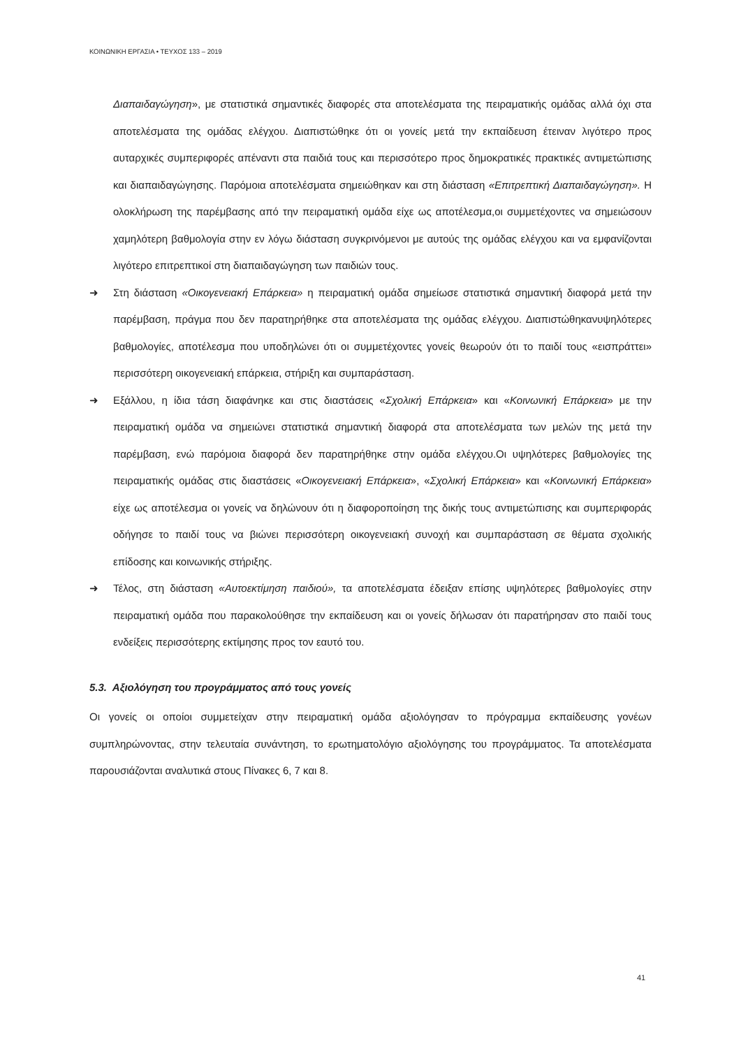ΚΟΙΝΩΝΙΚΗ ΕΡΓΑΣΙΑ • ΤΕΥΧΟΣ 133 – 2019
Διαπαιδαγώγηση», με στατιστικά σημαντικές διαφορές στα αποτελέσματα της πειραματικής ομάδας αλλά όχι στα αποτελέσματα της ομάδας ελέγχου. Διαπιστώθηκε ότι οι γονείς μετά την εκπαίδευση έτειναν λιγότερο προς αυταρχικές συμπεριφορές απέναντι στα παιδιά τους και περισσότερο προς δημοκρατικές πρακτικές αντιμετώπισης και διαπαιδαγώγησης. Παρόμοια αποτελέσματα σημειώθηκαν και στη διάσταση «Επιτρεπτική Διαπαιδαγώγηση». Η ολοκλήρωση της παρέμβασης από την πειραματική ομάδα είχε ως αποτέλεσμα,οι συμμετέχοντες να σημειώσουν χαμηλότερη βαθμολογία στην εν λόγω διάσταση συγκρινόμενοι με αυτούς της ομάδας ελέγχου και να εμφανίζονται λιγότερο επιτρεπτικοί στη διαπαιδαγώγηση των παιδιών τους.
➜ Στη διάσταση «Οικογενειακή Επάρκεια» η πειραματική ομάδα σημείωσε στατιστικά σημαντική διαφορά μετά την παρέμβαση, πράγμα που δεν παρατηρήθηκε στα αποτελέσματα της ομάδας ελέγχου. Διαπιστώθηκανυψηλότερες βαθμολογίες, αποτέλεσμα που υποδηλώνει ότι οι συμμετέχοντες γονείς θεωρούν ότι το παιδί τους «εισπράττει» περισσότερη οικογενειακή επάρκεια, στήριξη και συμπαράσταση.
➜ Εξάλλου, η ίδια τάση διαφάνηκε και στις διαστάσεις «Σχολική Επάρκεια» και «Κοινωνική Επάρκεια» με την πειραματική ομάδα να σημειώνει στατιστικά σημαντική διαφορά στα αποτελέσματα των μελών της μετά την παρέμβαση, ενώ παρόμοια διαφορά δεν παρατηρήθηκε στην ομάδα ελέγχου.Οι υψηλότερες βαθμολογίες της πειραματικής ομάδας στις διαστάσεις «Οικογενειακή Επάρκεια», «Σχολική Επάρκεια» και «Κοινωνική Επάρκεια» είχε ως αποτέλεσμα οι γονείς να δηλώνουν ότι η διαφοροποίηση της δικής τους αντιμετώπισης και συμπεριφοράς οδήγησε το παιδί τους να βιώνει περισσότερη οικογενειακή συνοχή και συμπαράσταση σε θέματα σχολικής επίδοσης και κοινωνικής στήριξης.
➜ Τέλος, στη διάσταση «Αυτοεκτίμηση παιδιού», τα αποτελέσματα έδειξαν επίσης υψηλότερες βαθμολογίες στην πειραματική ομάδα που παρακολούθησε την εκπαίδευση και οι γονείς δήλωσαν ότι παρατήρησαν στο παιδί τους ενδείξεις περισσότερης εκτίμησης προς τον εαυτό του.
5.3. Αξιολόγηση του προγράμματος από τους γονείς
Οι γονείς οι οποίοι συμμετείχαν στην πειραματική ομάδα αξιολόγησαν το πρόγραμμα εκπαίδευσης γονέων συμπληρώνοντας, στην τελευταία συνάντηση, το ερωτηματολόγιο αξιολόγησης του προγράμματος. Τα αποτελέσματα παρουσιάζονται αναλυτικά στους Πίνακες 6, 7 και 8.
41